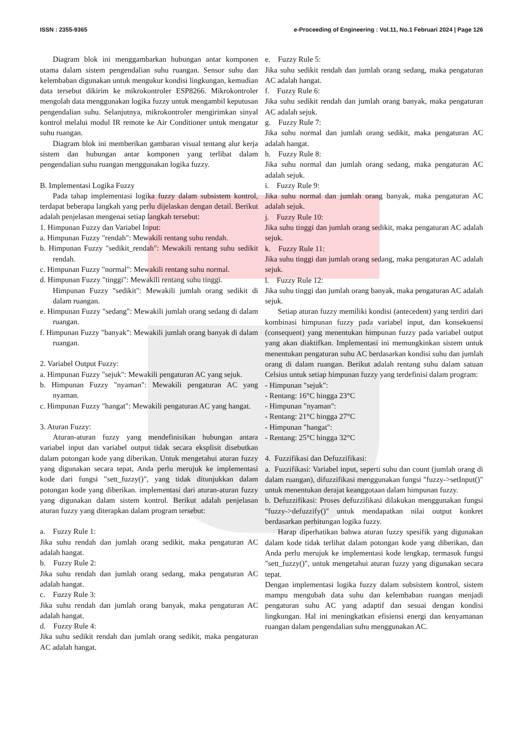ISSN : 2355-9365 e-Proceeding of Engineering : Vol.11, No.1 Februari 2024 | Page 126
Diagram blok ini menggambarkan hubungan antar komponen utama dalam sistem pengendalian suhu ruangan. Sensor suhu dan kelembaban digunakan untuk mengukur kondisi lingkungan, kemudian data tersebut dikirim ke mikrokontroler ESP8266. Mikrokontroler mengolah data menggunakan logika fuzzy untuk mengambil keputusan pengendalian suhu. Selanjutnya, mikrokontroler mengirimkan sinyal kontrol melalui modul IR remote ke Air Conditioner untuk mengatur suhu ruangan.
Diagram blok ini memberikan gambaran visual tentang alur kerja sistem dan hubungan antar komponen yang terlibat dalam pengendalian suhu ruangan menggunakan logika fuzzy.
B. Implementasi Logika Fuzzy
Pada tahap implementasi logika fuzzy dalam subsistem kontrol, terdapat beberapa langkah yang perlu dijelaskan dengan detail. Berikut adalah penjelasan mengenai setiap langkah tersebut:
1. Himpunan Fuzzy dan Variabel Input:
a. Himpunan Fuzzy "rendah": Mewakili rentang suhu rendah.
b. Himpunan Fuzzy "sedikit_rendah": Mewakili rentang suhu sedikit rendah.
c. Himpunan Fuzzy "normal": Mewakili rentang suhu normal.
d. Himpunan Fuzzy "tinggi": Mewakili rentang suhu tinggi.
Himpunan Fuzzy "sedikit": Mewakili jumlah orang sedikit di dalam ruangan.
e. Himpunan Fuzzy "sedang": Mewakili jumlah orang sedang di dalam ruangan.
f. Himpunan Fuzzy "banyak": Mewakili jumlah orang banyak di dalam ruangan.
2. Variabel Output Fuzzy:
a. Himpunan Fuzzy "sejuk": Mewakili pengaturan AC yang sejuk.
b. Himpunan Fuzzy "nyaman": Mewakili pengaturan AC yang nyaman.
c. Himpunan Fuzzy "hangat": Mewakili pengaturan AC yang hangat.
3. Aturan Fuzzy:
Aturan-aturan fuzzy yang mendefinisikan hubungan antara variabel input dan variabel output tidak secara eksplisit disebutkan dalam potongan kode yang diberikan. Untuk mengetahui aturan fuzzy yang digunakan secara tepat, Anda perlu merujuk ke implementasi kode dari fungsi "sett_fuzzy()", yang tidak ditunjukkan dalam potongan kode yang diberikan. implementasi dari aturan-aturan fuzzy yang digunakan dalam sistem kontrol. Berikut adalah penjelasan aturan fuzzy yang diterapkan dalam program tersebut:
a. Fuzzy Rule 1:
Jika suhu rendah dan jumlah orang sedikit, maka pengaturan AC adalah hangat.
b. Fuzzy Rule 2:
Jika suhu rendah dan jumlah orang sedang, maka pengaturan AC adalah hangat.
c. Fuzzy Rule 3:
Jika suhu rendah dan jumlah orang banyak, maka pengaturan AC adalah hangat.
d. Fuzzy Rule 4:
Jika suhu sedikit rendah dan jumlah orang sedikit, maka pengaturan AC adalah hangat.
e. Fuzzy Rule 5:
Jika suhu sedikit rendah dan jumlah orang sedang, maka pengaturan AC adalah hangat.
f. Fuzzy Rule 6:
Jika suhu sedikit rendah dan jumlah orang banyak, maka pengaturan AC adalah sejuk.
g. Fuzzy Rule 7:
Jika suhu normal dan jumlah orang sedikit, maka pengaturan AC adalah hangat.
h. Fuzzy Rule 8:
Jika suhu normal dan jumlah orang sedang, maka pengaturan AC adalah sejuk.
i. Fuzzy Rule 9:
Jika suhu normal dan jumlah orang banyak, maka pengaturan AC adalah sejuk.
j. Fuzzy Rule 10:
Jika suhu tinggi dan jumlah orang sedikit, maka pengaturan AC adalah sejuk.
k. Fuzzy Rule 11:
Jika suhu tinggi dan jumlah orang sedang, maka pengaturan AC adalah sejuk.
l. Fuzzy Rule 12:
Jika suhu tinggi dan jumlah orang banyak, maka pengaturan AC adalah sejuk.
Setiap aturan fuzzy memiliki kondisi (antecedent) yang terdiri dari kombinasi himpunan fuzzy pada variabel input, dan konsekuensi (consequent) yang menentukan himpunan fuzzy pada variabel output yang akan diaktifkan. Implementasi ini memungkinkan sistem untuk menentukan pengaturan suhu AC berdasarkan kondisi suhu dan jumlah orang di dalam ruangan. Berikut adalah rentang suhu dalam satuan Celsius untuk setiap himpunan fuzzy yang terdefinisi dalam program:
- Himpunan "sejuk":
- Rentang: 16°C hingga 23°C
- Himpunan "nyaman":
- Rentang: 21°C hingga 27°C
- Himpunan "hangat":
- Rentang: 25°C hingga 32°C
4. Fuzzifikasi dan Defuzzifikasi:
a. Fuzzifikasi: Variabel input, seperti suhu dan count (jumlah orang di dalam ruangan), difuzzifikasi menggunakan fungsi "fuzzy->setInput()" untuk menentukan derajat keanggotaan dalam himpunan fuzzy.
b. Defuzzifikasi: Proses defuzzifikasi dilakukan menggunakan fungsi "fuzzy->defuzzify()" untuk mendapatkan nilai output konkret berdasarkan perhitungan logika fuzzy.
Harap diperhatikan bahwa aturan fuzzy spesifik yang digunakan dalam kode tidak terlihat dalam potongan kode yang diberikan, dan Anda perlu merujuk ke implementasi kode lengkap, termasuk fungsi "sett_fuzzy()", untuk mengetahui aturan fuzzy yang digunakan secara tepat.
Dengan implementasi logika fuzzy dalam subsistem kontrol, sistem mampu mengubah data suhu dan kelembaban ruangan menjadi pengaturan suhu AC yang adaptif dan sesuai dengan kondisi lingkungan. Hal ini meningkatkan efisiensi energi dan kenyamanan ruangan dalam pengendalian suhu menggunakan AC.